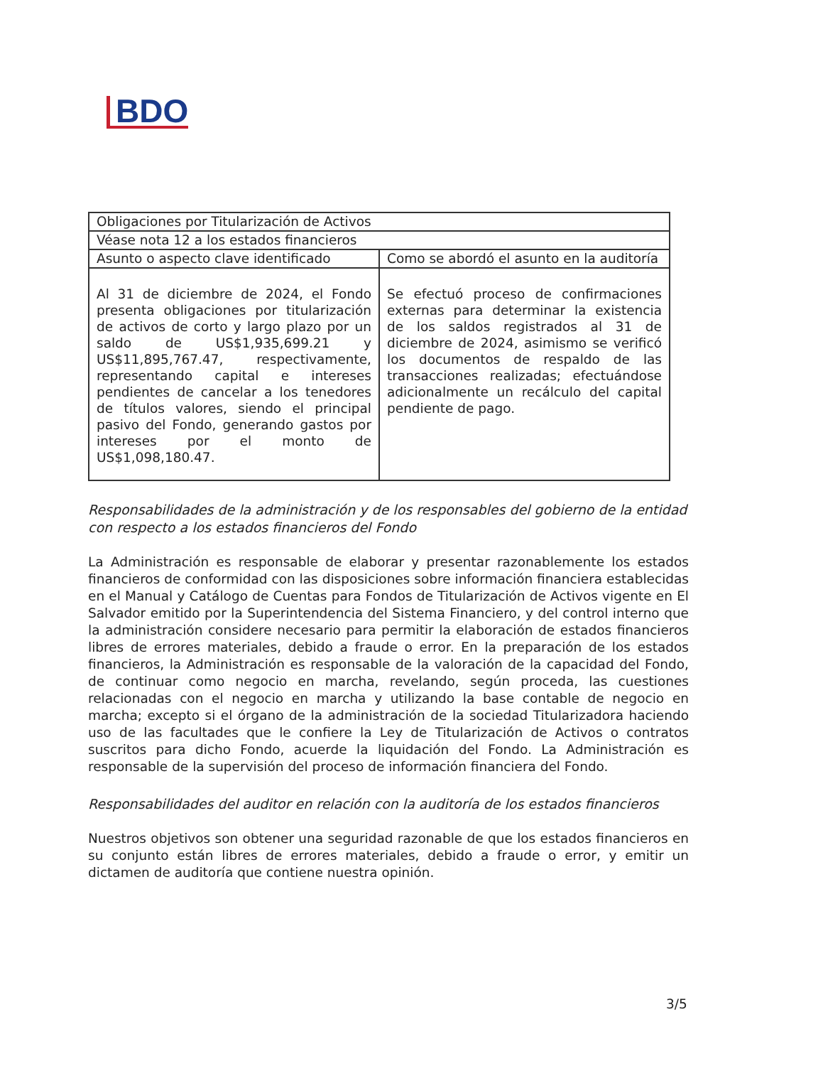BDO
| Obligaciones por Titularización de Activos | |
| Véase nota 12 a los estados financieros | |
| Asunto o aspecto clave identificado | Como se abordó el asunto en la auditoría |
| Al 31 de diciembre de 2024, el Fondo presenta obligaciones por titularización de activos de corto y largo plazo por un saldo de US$1,935,699.21 y US$11,895,767.47, respectivamente, representando capital e intereses pendientes de cancelar a los tenedores de títulos valores, siendo el principal pasivo del Fondo, generando gastos por intereses por el monto de US$1,098,180.47. | Se efectuó proceso de confirmaciones externas para determinar la existencia de los saldos registrados al 31 de diciembre de 2024, asimismo se verificó los documentos de respaldo de las transacciones realizadas; efectuándose adicionalmente un recálculo del capital pendiente de pago. |
Responsabilidades de la administración y de los responsables del gobierno de la entidad con respecto a los estados financieros del Fondo
La Administración es responsable de elaborar y presentar razonablemente los estados financieros de conformidad con las disposiciones sobre información financiera establecidas en el Manual y Catálogo de Cuentas para Fondos de Titularización de Activos vigente en El Salvador emitido por la Superintendencia del Sistema Financiero, y del control interno que la administración considere necesario para permitir la elaboración de estados financieros libres de errores materiales, debido a fraude o error. En la preparación de los estados financieros, la Administración es responsable de la valoración de la capacidad del Fondo, de continuar como negocio en marcha, revelando, según proceda, las cuestiones relacionadas con el negocio en marcha y utilizando la base contable de negocio en marcha; excepto si el órgano de la administración de la sociedad Titularizadora haciendo uso de las facultades que le confiere la Ley de Titularización de Activos o contratos suscritos para dicho Fondo, acuerde la liquidación del Fondo. La Administración es responsable de la supervisión del proceso de información financiera del Fondo.
Responsabilidades del auditor en relación con la auditoría de los estados financieros
Nuestros objetivos son obtener una seguridad razonable de que los estados financieros en su conjunto están libres de errores materiales, debido a fraude o error, y emitir un dictamen de auditoría que contiene nuestra opinión.
3/5